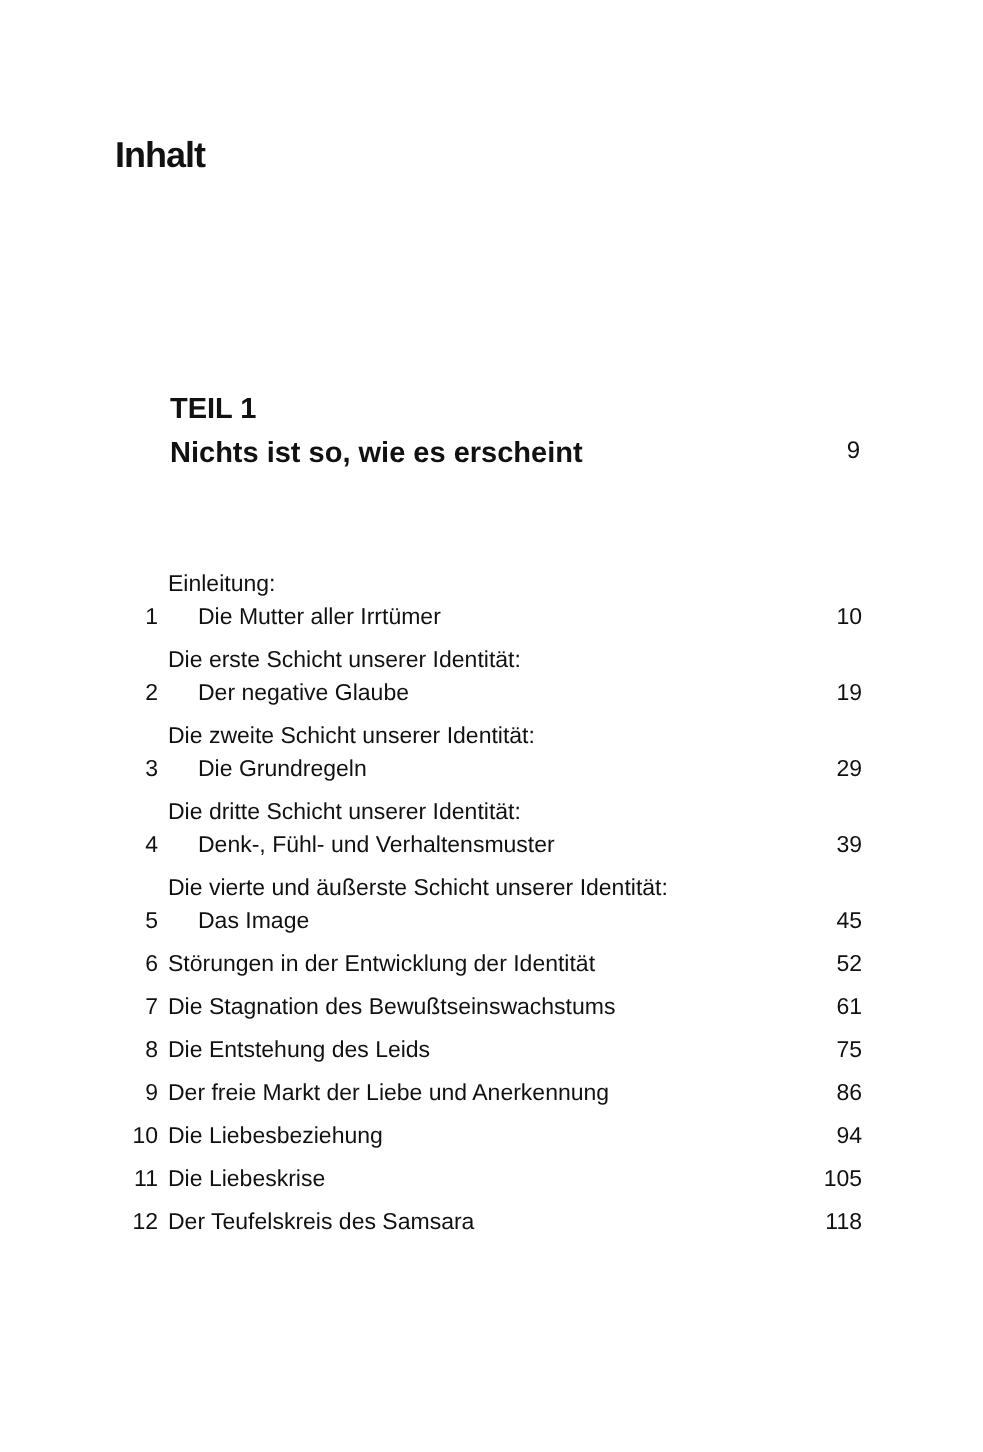Inhalt
TEIL 1
Nichts ist so, wie es erscheint 9
| 1 | Einleitung: Die Mutter aller Irrtümer | 10 |
| 2 | Die erste Schicht unserer Identität: Der negative Glaube | 19 |
| 3 | Die zweite Schicht unserer Identität: Die Grundregeln | 29 |
| 4 | Die dritte Schicht unserer Identität: Denk-, Fühl- und Verhaltensmuster | 39 |
| 5 | Die vierte und äußerste Schicht unserer Identität: Das Image | 45 |
| 6 | Störungen in der Entwicklung der Identität | 52 |
| 7 | Die Stagnation des Bewußtseinswachstums | 61 |
| 8 | Die Entstehung des Leids | 75 |
| 9 | Der freie Markt der Liebe und Anerkennung | 86 |
| 10 | Die Liebesbeziehung | 94 |
| 11 | Die Liebeskrise | 105 |
| 12 | Der Teufelskreis des Samsara | 118 |